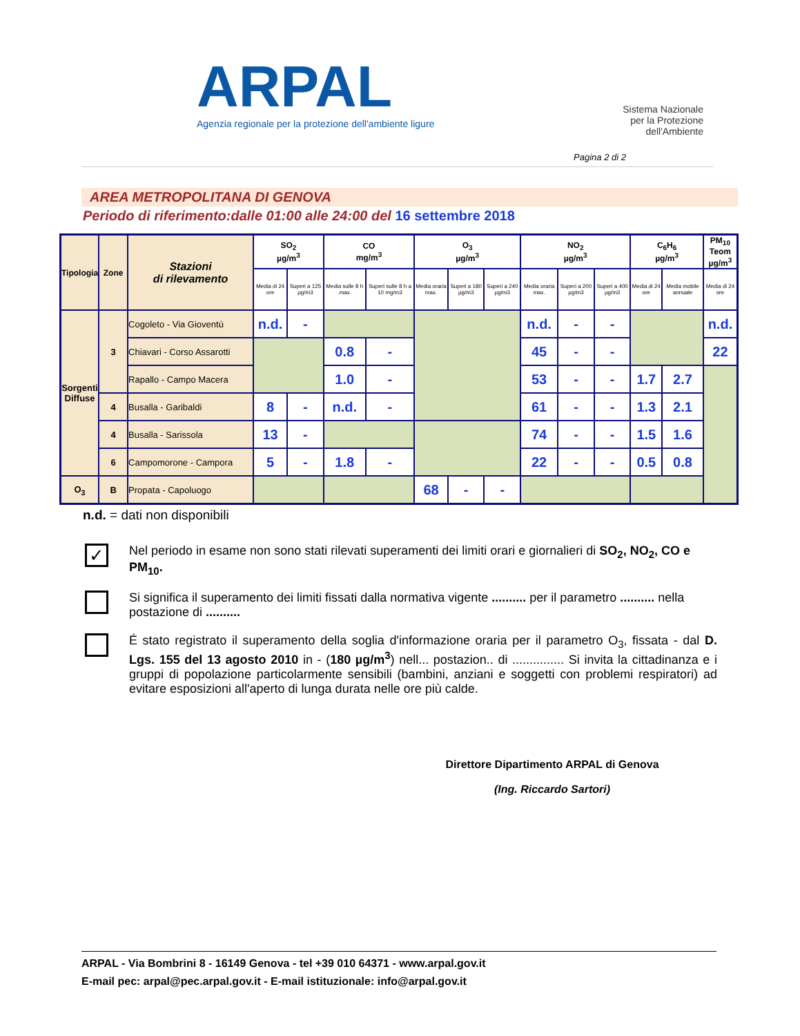ARPAL
Agenzia regionale per la protezione dell'ambiente ligure
Sistema Nazionale
per la Protezione
dell'Ambiente
Pagina 2 di 2
AREA METROPOLITANA DI GENOVA
Periodo di riferimento:dalle 01:00 alle 24:00 del 16 settembre 2018
| Tipologia | Zone | Stazioni di rilevamento | SO<sub>2</sub> µg/m<sup>3</sup> | | CO mg/m<sup>3</sup> | | O<sub>3</sub> µg/m<sup>3</sup> | | | NO<sub>2</sub> µg/m<sup>3</sup> | | | C<sub>6</sub>H<sub>6</sub> µg/m<sup>3</sup> | | PM<sub>10</sub> Teom µg/m<sup>3</sup> |
| --- | --- | --- | --- | --- | --- | --- | --- | --- | --- | --- | --- | --- | --- | --- | --- |
| | | | Media di 24 ore | Superi a 125 µg/m3 | Media sulle 8 h .max. | Superi sulle 8 h a 10 mg/m3 | Media oraria max. | Superi a 180 µg/m3 | Superi a 240 µg/m3 | Media oraria max. | Superi a 200 µg/m3 | Superi a 400 µg/m3 | Media di 24 ore | Media mobile annuale | Media di 24 ore |
| Sorgenti Diffuse | 3 | Cogoleto - Via Gioventù | n.d. | - | | | | | | n.d. | - | - | | | n.d. |
| | | Chiavari - Corso Assarotti | | | 0.8 | - | | | | 45 | - | - | | | 22 |
| | | Rapallo - Campo Macera | | | 1.0 | - | | | | 53 | - | - | 1.7 | 2.7 | |
| | 4 | Busalla - Garibaldi | 8 | - | n.d. | - | | | | 61 | - | - | 1.3 | 2.1 | |
| | 4 | Busalla - Sarissola | 13 | - | | | | | | 74 | - | - | 1.5 | 1.6 | |
| | 6 | Campomorone - Campora | 5 | - | 1.8 | - | | | | 22 | - | - | 0.5 | 0.8 | |
| O<sub>3</sub> | B | Propata - Capoluogo | | | | | 68 | - | - | | | | | | |
n.d. = dati non disponibili
✓
Nel periodo in esame non sono stati rilevati superamenti dei limiti orari e giornalieri di SO<sub>2</sub>, NO<sub>2</sub>, CO e PM<sub>10</sub>.
Si significa il superamento dei limiti fissati dalla normativa vigente .......... per il parametro .......... nella postazione di ..........
É stato registrato il superamento della soglia d'informazione oraria per il parametro O<sub>3</sub>, fissata - dal D. Lgs. 155 del 13 agosto 2010 in - (180 µg/m<sup>3</sup>) nell... postazion.. di ............... Si invita la cittadinanza e i gruppi di popolazione particolarmente sensibili (bambini, anziani e soggetti con problemi respiratori) ad evitare esposizioni all'aperto di lunga durata nelle ore più calde.
Direttore Dipartimento ARPAL di Genova
(Ing. Riccardo Sartori)
ARPAL - Via Bombrini 8 - 16149 Genova - tel +39 010 64371 - www.arpal.gov.it
E-mail pec: arpal@pec.arpal.gov.it - E-mail istituzionale: info@arpal.gov.it